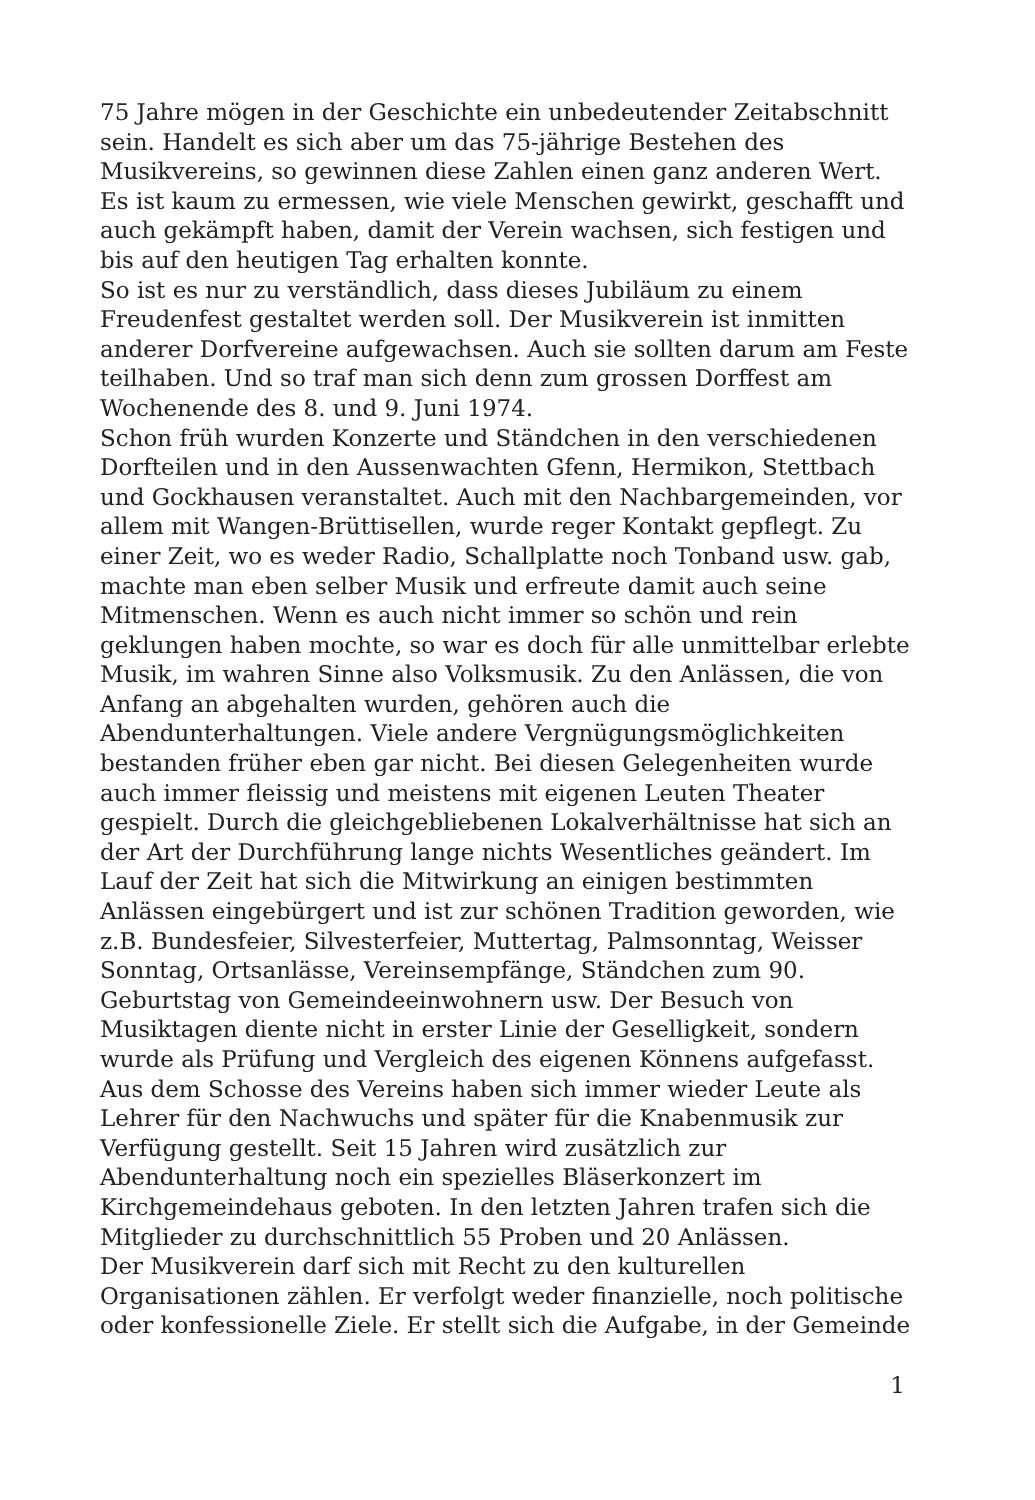75 Jahre mögen in der Geschichte ein unbedeutender Zeitabschnitt sein. Handelt es sich aber um das 75-jährige Bestehen des Musikvereins, so gewinnen diese Zahlen einen ganz anderen Wert. Es ist kaum zu ermessen, wie viele Menschen gewirkt, geschafft und auch gekämpft haben, damit der Verein wachsen, sich festigen und bis auf den heutigen Tag erhalten konnte.
So ist es nur zu verständlich, dass dieses Jubiläum zu einem Freudenfest gestaltet werden soll. Der Musikverein ist inmitten anderer Dorfvereine aufgewachsen. Auch sie sollten darum am Feste teilhaben. Und so traf man sich denn zum grossen Dorffest am Wochenende des 8. und 9. Juni 1974.
Schon früh wurden Konzerte und Ständchen in den verschiedenen Dorfteilen und in den Aussenwachten Gfenn, Hermikon, Stettbach und Gockhausen veranstaltet. Auch mit den Nachbargemeinden, vor allem mit Wangen-Brüttisellen, wurde reger Kontakt gepflegt. Zu einer Zeit, wo es weder Radio, Schallplatte noch Tonband usw. gab, machte man eben selber Musik und erfreute damit auch seine Mitmenschen. Wenn es auch nicht immer so schön und rein geklungen haben mochte, so war es doch für alle unmittelbar erlebte Musik, im wahren Sinne also Volksmusik. Zu den Anlässen, die von Anfang an abgehalten wurden, gehören auch die Abendunterhaltungen. Viele andere Vergnügungsmöglichkeiten bestanden früher eben gar nicht. Bei diesen Gelegenheiten wurde auch immer fleissig und meistens mit eigenen Leuten Theater gespielt. Durch die gleichgebliebenen Lokalverhältnisse hat sich an der Art der Durchführung lange nichts Wesentliches geändert. Im Lauf der Zeit hat sich die Mitwirkung an einigen bestimmten Anlässen eingebürgert und ist zur schönen Tradition geworden, wie z.B. Bundesfeier, Silvesterfeier, Muttertag, Palmsonntag, Weisser Sonntag, Ortsanlässe, Vereinsempfänge, Ständchen zum 90. Geburtstag von Gemeindeeinwohnern usw. Der Besuch von Musiktagen diente nicht in erster Linie der Geselligkeit, sondern wurde als Prüfung und Vergleich des eigenen Könnens aufgefasst. Aus dem Schosse des Vereins haben sich immer wieder Leute als Lehrer für den Nachwuchs und später für die Knabenmusik zur Verfügung gestellt. Seit 15 Jahren wird zusätzlich zur Abendunterhaltung noch ein spezielles Bläserkonzert im Kirchgemeindehaus geboten. In den letzten Jahren trafen sich die Mitglieder zu durchschnittlich 55 Proben und 20 Anlässen.
Der Musikverein darf sich mit Recht zu den kulturellen Organisationen zählen. Er verfolgt weder finanzielle, noch politische oder konfessionelle Ziele. Er stellt sich die Aufgabe, in der Gemeinde
1